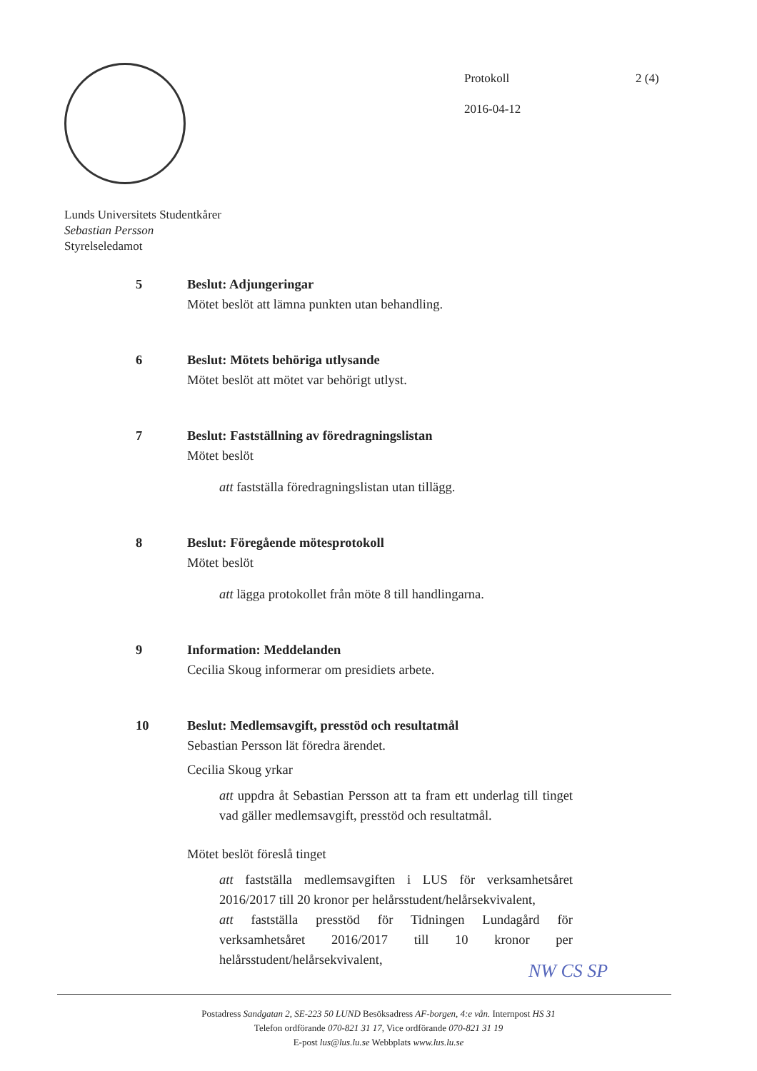Protokoll
2016-04-12
2 (4)
Lunds Universitets Studentkårer
Sebastian Persson
Styrelseledamot
5 Beslut: Adjungeringar
Mötet beslöt att lämna punkten utan behandling.
6 Beslut: Mötets behöriga utlysande
Mötet beslöt att mötet var behörigt utlyst.
7 Beslut: Fastställning av föredragningslistan
Mötet beslöt
att fastställa föredragningslistan utan tillägg.
8 Beslut: Föregående mötesprotokoll
Mötet beslöt
att lägga protokollet från möte 8 till handlingarna.
9 Information: Meddelanden
Cecilia Skoug informerar om presidiets arbete.
10 Beslut: Medlemsavgift, presstöd och resultatmål
Sebastian Persson lät föredra ärendet.
Cecilia Skoug yrkar
att uppdra åt Sebastian Persson att ta fram ett underlag till tinget vad gäller medlemsavgift, presstöd och resultatmål.
Mötet beslöt föreslå tinget
att fastställa medlemsavgiften i LUS för verksamhetsåret 2016/2017 till 20 kronor per helårsstudent/helårsekvivalent,
att fastställa presstöd för Tidningen Lundagård för verksamhetsåret 2016/2017 till 10 kronor per helårsstudent/helårsekvivalent,
NW CS SP
Postadress Sandgatan 2, SE-223 50 LUND Besöksadress AF-borgen, 4:e vån. Internpost HS 31
Telefon ordförande 070-821 31 17, Vice ordförande 070-821 31 19
E-post lus@lus.lu.se Webbplats www.lus.lu.se